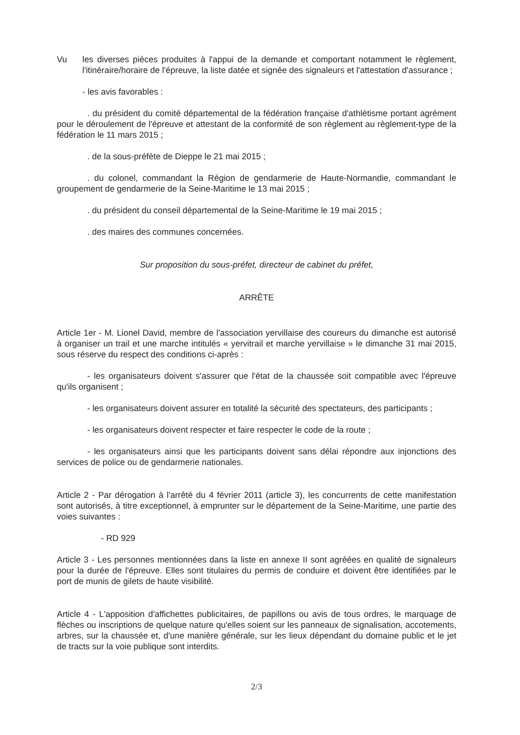Vu les diverses pièces produites à l'appui de la demande et comportant notamment le règlement, l'itinéraire/horaire de l'épreuve, la liste datée et signée des signaleurs et l'attestation d'assurance ;
- les avis favorables :
. du président du comité départemental de la fédération française d'athlétisme portant agrément pour le déroulement de l'épreuve et attestant de la conformité de son règlement au règlement-type de la fédération le 11 mars 2015 ;
. de la sous-préfète de Dieppe le 21 mai 2015 ;
. du colonel, commandant la Région de gendarmerie de Haute-Normandie, commandant le groupement de gendarmerie de la Seine-Maritime le 13 mai 2015 ;
. du président du conseil départemental de la Seine-Maritime le 19 mai 2015 ;
. des maires des communes concernées.
Sur proposition du sous-préfet, directeur de cabinet du préfet,
ARRÊTE
Article 1er - M. Lionel David, membre de l'association yervillaise des coureurs du dimanche est autorisé à organiser un trail et une marche intitulés « yervitrail et marche yervillaise » le dimanche 31 mai 2015, sous réserve du respect des conditions ci-après :
- les organisateurs doivent s'assurer que l'état de la chaussée soit compatible avec l'épreuve qu'ils organisent ;
- les organisateurs doivent assurer en totalité la sécurité des spectateurs, des participants ;
- les organisateurs doivent respecter et faire respecter le code de la route ;
- les organisateurs ainsi que les participants doivent sans délai répondre aux injonctions des services de police ou de gendarmerie nationales.
Article 2 - Par dérogation à l'arrêté du 4 février 2011 (article 3), les concurrents de cette manifestation sont autorisés, à titre exceptionnel, à emprunter sur le département de la Seine-Maritime, une partie des voies suivantes :
- RD 929
Article 3 - Les personnes mentionnées dans la liste en annexe II sont agréées en qualité de signaleurs pour la durée de l'épreuve. Elles sont titulaires du permis de conduire et doivent être identifiées par le port de munis de gilets de haute visibilité.
Article 4 - L'apposition d'affichettes publicitaires, de papillons ou avis de tous ordres, le marquage de flèches ou inscriptions de quelque nature qu'elles soient sur les panneaux de signalisation, accotements, arbres, sur la chaussée et, d'une manière générale, sur les lieux dépendant du domaine public et le jet de tracts sur la voie publique sont interdits.
2/3